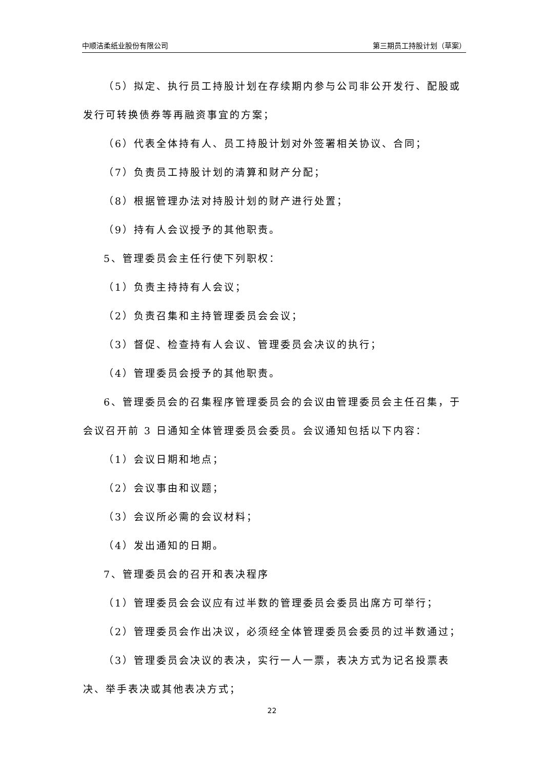中顺洁柔纸业股份有限公司 第三期员工持股计划（草案）
（5）拟定、执行员工持股计划在存续期内参与公司非公开发行、配股或发行可转换债券等再融资事宜的方案；
（6）代表全体持有人、员工持股计划对外签署相关协议、合同；
（7）负责员工持股计划的清算和财产分配；
（8）根据管理办法对持股计划的财产进行处置；
（9）持有人会议授予的其他职责。
5、管理委员会主任行使下列职权：
（1）负责主持持有人会议；
（2）负责召集和主持管理委员会会议；
（3）督促、检查持有人会议、管理委员会决议的执行；
（4）管理委员会授予的其他职责。
6、管理委员会的召集程序管理委员会的会议由管理委员会主任召集，于会议召开前 3 日通知全体管理委员会委员。会议通知包括以下内容：
（1）会议日期和地点；
（2）会议事由和议题；
（3）会议所必需的会议材料；
（4）发出通知的日期。
7、管理委员会的召开和表决程序
（1）管理委员会会议应有过半数的管理委员会委员出席方可举行；
（2）管理委员会作出决议，必须经全体管理委员会委员的过半数通过；
（3）管理委员会决议的表决，实行一人一票，表决方式为记名投票表决、举手表决或其他表决方式；
22